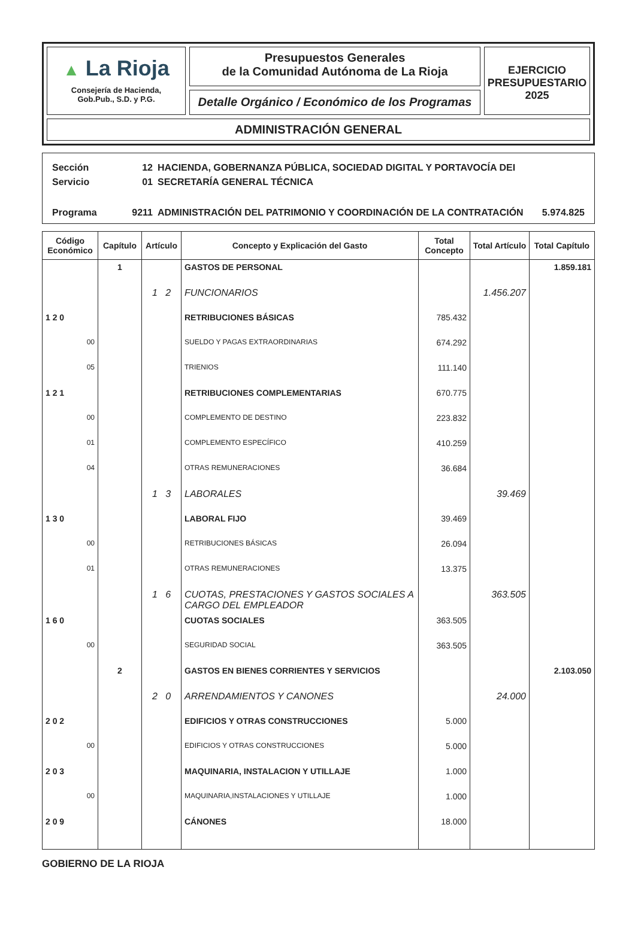▲ La Rioja
Consejería de Hacienda,
Gob.Pub., S.D. y P.G.
Presupuestos Generales
de la Comunidad Autónoma de La Rioja
Detalle Orgánico / Económico de los Programas
EJERCICIO
PRESUPUESTARIO
2025
ADMINISTRACIÓN GENERAL
| Sección | 12 | HACIENDA, GOBERNANZA PÚBLICA, SOCIEDAD DIGITAL Y PORTAVOCÍA DEI | |
| Servicio | 01 | SECRETARÍA GENERAL TÉCNICA | |
| Programa | 9211 | ADMINISTRACIÓN DEL PATRIMONIO Y COORDINACIÓN DE LA CONTRATACIÓN | 5.974.825 |
| Código Económico | Capítulo | Artículo | Concepto y Explicación del Gasto | Total Concepto | Total Artículo | Total Capítulo |
| --- | --- | --- | --- | --- | --- | --- |
| | 1 | | GASTOS DE PERSONAL | | | 1.859.181 |
| | | 1 2 | FUNCIONARIOS | | 1.456.207 | |
| 1 2 0 | | | RETRIBUCIONES BÁSICAS | 785.432 | | |
| 00 | | | SUELDO Y PAGAS EXTRAORDINARIAS | 674.292 | | |
| 05 | | | TRIENIOS | 111.140 | | |
| 1 2 1 | | | RETRIBUCIONES COMPLEMENTARIAS | 670.775 | | |
| 00 | | | COMPLEMENTO DE DESTINO | 223.832 | | |
| 01 | | | COMPLEMENTO ESPECÍFICO | 410.259 | | |
| 04 | | | OTRAS REMUNERACIONES | 36.684 | | |
| | | 1 3 | LABORALES | | 39.469 | |
| 1 3 0 | | | LABORAL FIJO | 39.469 | | |
| 00 | | | RETRIBUCIONES BÁSICAS | 26.094 | | |
| 01 | | | OTRAS REMUNERACIONES | 13.375 | | |
| | | 1 6 | CUOTAS, PRESTACIONES Y GASTOS SOCIALES A CARGO DEL EMPLEADOR | | 363.505 | |
| 1 6 0 | | | CUOTAS SOCIALES | 363.505 | | |
| 00 | | | SEGURIDAD SOCIAL | 363.505 | | |
| | 2 | | GASTOS EN BIENES CORRIENTES Y SERVICIOS | | | 2.103.050 |
| | | 2 0 | ARRENDAMIENTOS Y CANONES | | 24.000 | |
| 2 0 2 | | | EDIFICIOS Y OTRAS CONSTRUCCIONES | 5.000 | | |
| 00 | | | EDIFICIOS Y OTRAS CONSTRUCCIONES | 5.000 | | |
| 2 0 3 | | | MAQUINARIA, INSTALACION Y UTILLAJE | 1.000 | | |
| 00 | | | MAQUINARIA,INSTALACIONES Y UTILLAJE | 1.000 | | |
| 2 0 9 | | | CÁNONES | 18.000 | | |
GOBIERNO DE LA RIOJA